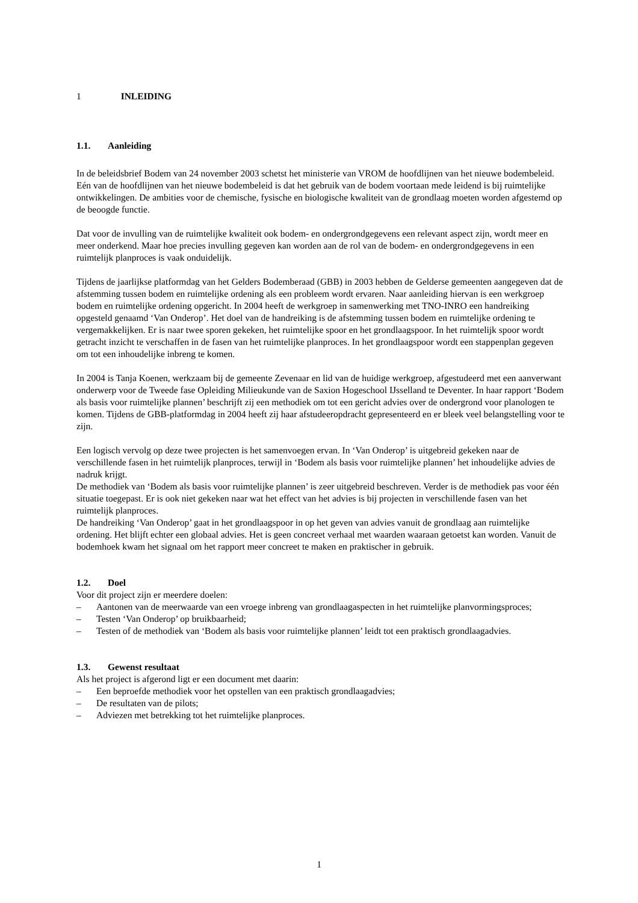1 INLEIDING
1.1. Aanleiding
In de beleidsbrief Bodem van 24 november 2003 schetst het ministerie van VROM de hoofdlijnen van het nieuwe bodembeleid. Eén van de hoofdlijnen van het nieuwe bodembeleid is dat het gebruik van de bodem voortaan mede leidend is bij ruimtelijke ontwikkelingen. De ambities voor de chemische, fysische en biologische kwaliteit van de grondlaag moeten worden afgestemd op de beoogde functie.
Dat voor de invulling van de ruimtelijke kwaliteit ook bodem- en ondergrondgegevens een relevant aspect zijn, wordt meer en meer onderkend. Maar hoe precies invulling gegeven kan worden aan de rol van de bodem- en ondergrondgegevens in een ruimtelijk planproces is vaak onduidelijk.
Tijdens de jaarlijkse platformdag van het Gelders Bodemberaad (GBB) in 2003 hebben de Gelderse gemeenten aangegeven dat de afstemming tussen bodem en ruimtelijke ordening als een probleem wordt ervaren. Naar aanleiding hiervan is een werkgroep bodem en ruimtelijke ordening opgericht. In 2004 heeft de werkgroep in samenwerking met TNO-INRO een handreiking opgesteld genaamd ‘Van Onderop’. Het doel van de handreiking is de afstemming tussen bodem en ruimtelijke ordening te vergemakkelijken. Er is naar twee sporen gekeken, het ruimtelijke spoor en het grondlaagspoor. In het ruimtelijk spoor wordt getracht inzicht te verschaffen in de fasen van het ruimtelijke planproces. In het grondlaagspoor wordt een stappenplan gegeven om tot een inhoudelijke inbreng te komen.
In 2004 is Tanja Koenen, werkzaam bij de gemeente Zevenaar en lid van de huidige werkgroep, afgestudeerd met een aanverwant onderwerp voor de Tweede fase Opleiding Milieukunde van de Saxion Hogeschool IJsselland te Deventer. In haar rapport ‘Bodem als basis voor ruimtelijke plannen’ beschrijft zij een methodiek om tot een gericht advies over de ondergrond voor planologen te komen. Tijdens de GBB-platformdag in 2004 heeft zij haar afstudeeropdracht gepresenteerd en er bleek veel belangstelling voor te zijn.
Een logisch vervolg op deze twee projecten is het samenvoegen ervan. In ‘Van Onderop’ is uitgebreid gekeken naar de verschillende fasen in het ruimtelijk planproces, terwijl in ‘Bodem als basis voor ruimtelijke plannen’ het inhoudelijke advies de nadruk krijgt.
De methodiek van ‘Bodem als basis voor ruimtelijke plannen’ is zeer uitgebreid beschreven. Verder is de methodiek pas voor één situatie toegepast. Er is ook niet gekeken naar wat het effect van het advies is bij projecten in verschillende fasen van het ruimtelijk planproces.
De handreiking ‘Van Onderop’ gaat in het grondlaagspoor in op het geven van advies vanuit de grondlaag aan ruimtelijke ordening. Het blijft echter een globaal advies. Het is geen concreet verhaal met waarden waaraan getoetst kan worden. Vanuit de bodemhoek kwam het signaal om het rapport meer concreet te maken en praktischer in gebruik.
1.2. Doel
Voor dit project zijn er meerdere doelen:
– Aantonen van de meerwaarde van een vroege inbreng van grondlaagaspecten in het ruimtelijke planvormingsproces;
– Testen ‘Van Onderop’ op bruikbaarheid;
– Testen of de methodiek van ‘Bodem als basis voor ruimtelijke plannen’ leidt tot een praktisch grondlaagadvies.
1.3. Gewenst resultaat
Als het project is afgerond ligt er een document met daarin:
– Een beproefde methodiek voor het opstellen van een praktisch grondlaagadvies;
– De resultaten van de pilots;
– Adviezen met betrekking tot het ruimtelijke planproces.
1